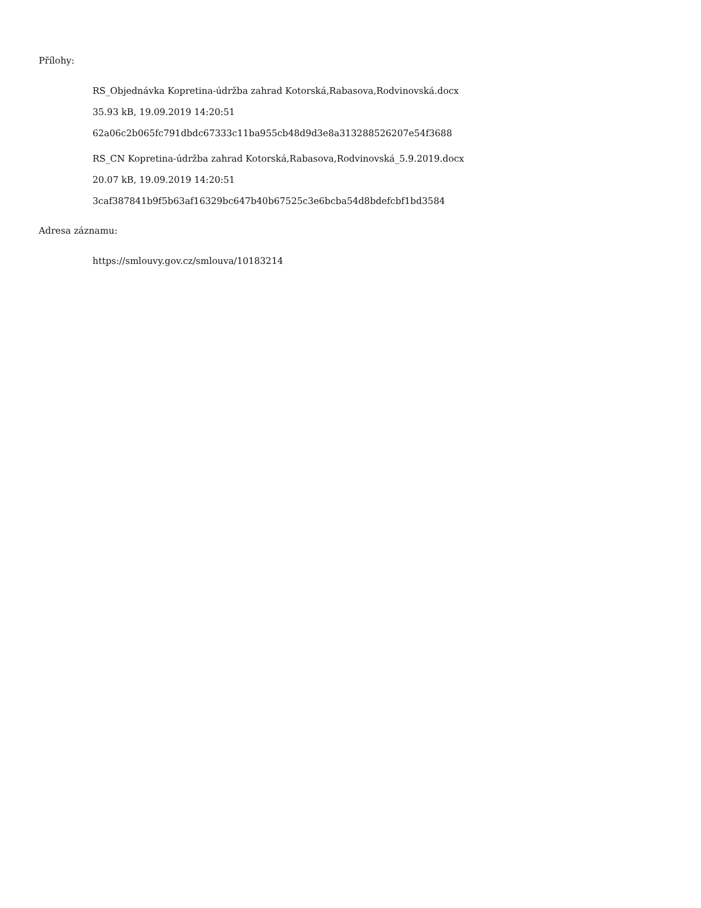Přílohy:
RS_Objednávka Kopretina-údržba zahrad Kotorská,Rabasova,Rodvinovská.docx
35.93 kB, 19.09.2019 14:20:51
62a06c2b065fc791dbdc67333c11ba955cb48d9d3e8a313288526207e54f3688
RS_CN Kopretina-údržba zahrad Kotorská,Rabasova,Rodvinovská_5.9.2019.docx
20.07 kB, 19.09.2019 14:20:51
3caf387841b9f5b63af16329bc647b40b67525c3e6bcba54d8bdefcbf1bd3584
Adresa záznamu:
https://smlouvy.gov.cz/smlouva/10183214